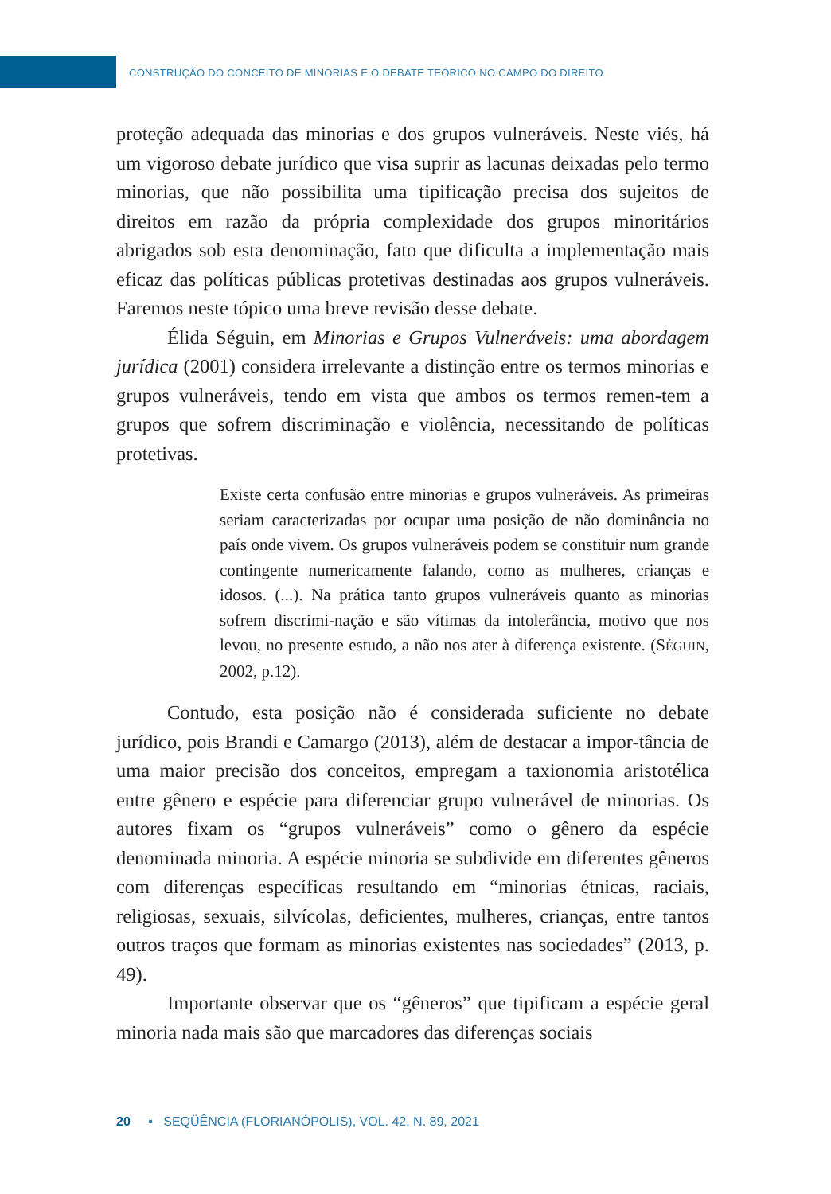CONSTRUÇÃO DO CONCEITO DE MINORIAS E O DEBATE TEÓRICO NO CAMPO DO DIREITO
proteção adequada das minorias e dos grupos vulneráveis. Neste viés, há um vigoroso debate jurídico que visa suprir as lacunas deixadas pelo termo minorias, que não possibilita uma tipificação precisa dos sujeitos de direitos em razão da própria complexidade dos grupos minoritários abrigados sob esta denominação, fato que dificulta a implementação mais eficaz das políticas públicas protetivas destinadas aos grupos vulneráveis. Faremos neste tópico uma breve revisão desse debate.
Élida Séguin, em Minorias e Grupos Vulneráveis: uma abordagem jurídica (2001) considera irrelevante a distinção entre os termos minorias e grupos vulneráveis, tendo em vista que ambos os termos remen-tem a grupos que sofrem discriminação e violência, necessitando de políticas protetivas.
Existe certa confusão entre minorias e grupos vulneráveis. As primeiras seriam caracterizadas por ocupar uma posição de não dominância no país onde vivem. Os grupos vulneráveis podem se constituir num grande contingente numericamente falando, como as mulheres, crianças e idosos. (...). Na prática tanto grupos vulneráveis quanto as minorias sofrem discrimi-nação e são vítimas da intolerância, motivo que nos levou, no presente estudo, a não nos ater à diferença existente. (SÉGUIN, 2002, p.12).
Contudo, esta posição não é considerada suficiente no debate jurídico, pois Brandi e Camargo (2013), além de destacar a impor-tância de uma maior precisão dos conceitos, empregam a taxionomia aristotélica entre gênero e espécie para diferenciar grupo vulnerável de minorias. Os autores fixam os “grupos vulneráveis” como o gênero da espécie denominada minoria. A espécie minoria se subdivide em diferentes gêneros com diferenças específicas resultando em “minorias étnicas, raciais, religiosas, sexuais, silvícolas, deficientes, mulheres, crianças, entre tantos outros traços que formam as minorias existentes nas sociedades” (2013, p. 49).
Importante observar que os “gêneros” que tipificam a espécie geral minoria nada mais são que marcadores das diferenças sociais
20 ▪ SEQÜÊNCIA (FLORIANÓPOLIS), VOL. 42, N. 89, 2021